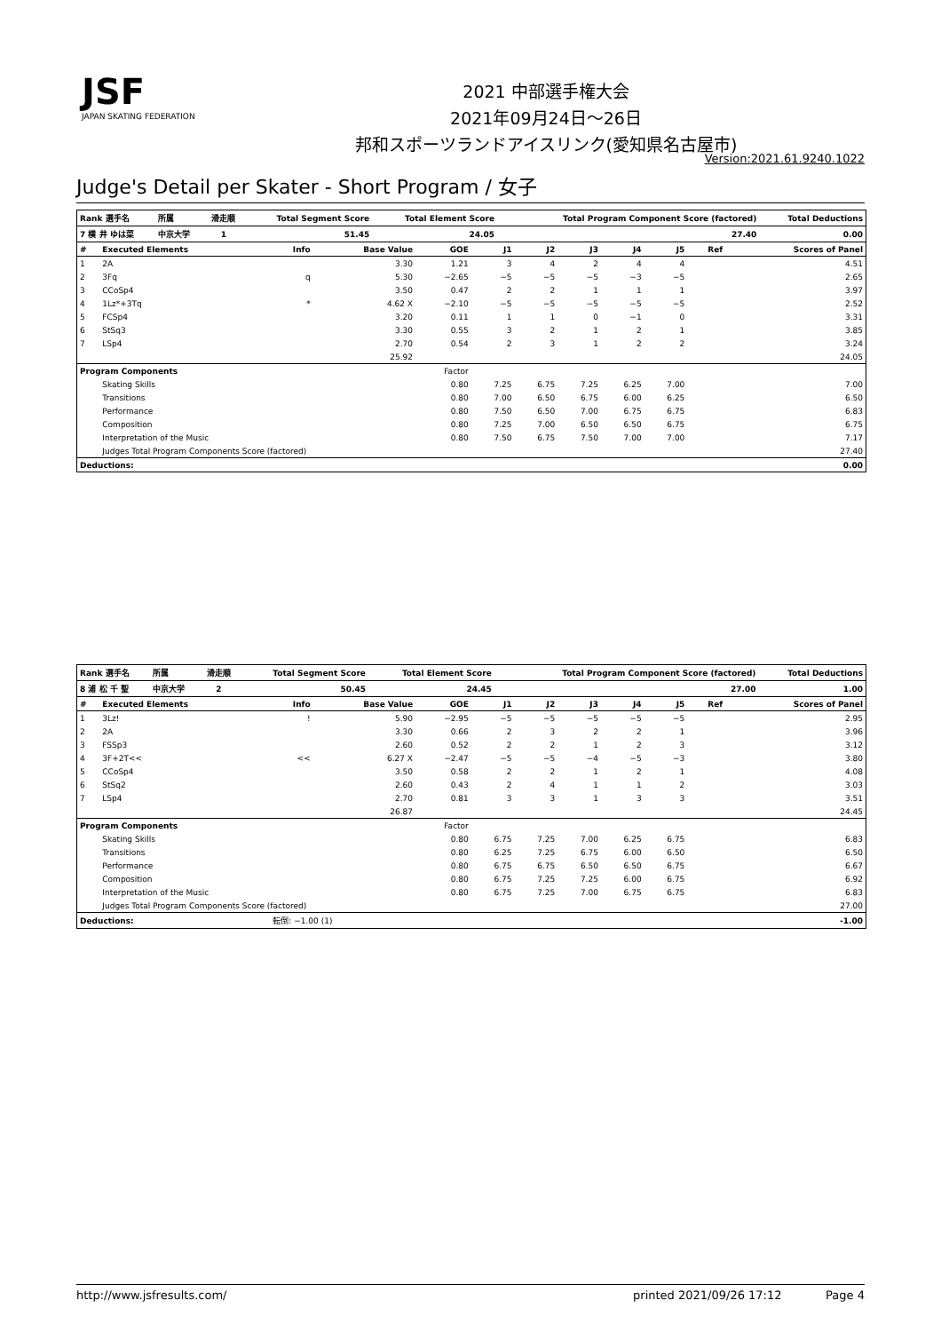JSF
JAPAN SKATING FEDERATION
2021 中部選手権大会
2021年09月24日～26日
邦和スポーツランドアイスリンク(愛知県名古屋市)
Version:2021.61.9240.1022
Judge's Detail per Skater - Short Program / 女子
| Rank 選手名 | 所属 | 滑走順 | Total Segment Score | Total Element Score | Total Program Component Score (factored) | Total Deductions |
| --- | --- | --- | --- | --- | --- | --- |
| 7 横 井 ゆは菜 | 中京大学 | 1 | 51.45 | 24.05 | 27.40 | 0.00 |
| # | Executed Elements | Info | Base Value | GOE | J1 | J2 | J3 | J4 | J5 | Ref | Scores of Panel |
| --- | --- | --- | --- | --- | --- | --- | --- | --- | --- | --- | --- |
| 1 | 2A | | 3.30 | 1.21 | 3 | 4 | 2 | 4 | 4 | | 4.51 |
| 2 | 3Fq | q | 5.30 | −2.65 | −5 | −5 | −5 | −3 | −5 | | 2.65 |
| 3 | CCoSp4 | | 3.50 | 0.47 | 2 | 2 | 1 | 1 | 1 | | 3.97 |
| 4 | 1Lz*+3Tq | * | 4.62 X | −2.10 | −5 | −5 | −5 | −5 | −5 | | 2.52 |
| 5 | FCSp4 | | 3.20 | 0.11 | 1 | 1 | 0 | −1 | 0 | | 3.31 |
| 6 | StSq3 | | 3.30 | 0.55 | 3 | 2 | 1 | 2 | 1 | | 3.85 |
| 7 | LSp4 | | 2.70 | 0.54 | 2 | 3 | 1 | 2 | 2 | | 3.24 |
| | | | 25.92 | | | | | | | | 24.05 |
| Program Components | | | | Factor | | | | | | | |
| | Skating Skills | | | 0.80 | 7.25 | 6.75 | 7.25 | 6.25 | 7.00 | | 7.00 |
| | Transitions | | | 0.80 | 7.00 | 6.50 | 6.75 | 6.00 | 6.25 | | 6.50 |
| | Performance | | | 0.80 | 7.50 | 6.50 | 7.00 | 6.75 | 6.75 | | 6.83 |
| | Composition | | | 0.80 | 7.25 | 7.00 | 6.50 | 6.50 | 6.75 | | 6.75 |
| | Interpretation of the Music | | | 0.80 | 7.50 | 6.75 | 7.50 | 7.00 | 7.00 | | 7.17 |
| | Judges Total Program Components Score (factored) | | | | | | | | | | 27.40 |
| Deductions: | | | | | | | | | | | 0.00 |
| Rank 選手名 | 所属 | 滑走順 | Total Segment Score | Total Element Score | Total Program Component Score (factored) | Total Deductions |
| --- | --- | --- | --- | --- | --- | --- |
| 8 浦 松 千 聖 | 中京大学 | 2 | 50.45 | 24.45 | 27.00 | 1.00 |
| # | Executed Elements | Info | Base Value | GOE | J1 | J2 | J3 | J4 | J5 | Ref | Scores of Panel |
| --- | --- | --- | --- | --- | --- | --- | --- | --- | --- | --- | --- |
| 1 | 3Lz! | ! | 5.90 | −2.95 | −5 | −5 | −5 | −5 | −5 | | 2.95 |
| 2 | 2A | | 3.30 | 0.66 | 2 | 3 | 2 | 2 | 1 | | 3.96 |
| 3 | FSSp3 | | 2.60 | 0.52 | 2 | 2 | 1 | 2 | 3 | | 3.12 |
| 4 | 3F+2T<< | << | 6.27 X | −2.47 | −5 | −5 | −4 | −5 | −3 | | 3.80 |
| 5 | CCoSp4 | | 3.50 | 0.58 | 2 | 2 | 1 | 2 | 1 | | 4.08 |
| 6 | StSq2 | | 2.60 | 0.43 | 2 | 4 | 1 | 1 | 2 | | 3.03 |
| 7 | LSp4 | | 2.70 | 0.81 | 3 | 3 | 1 | 3 | 3 | | 3.51 |
| | | | 26.87 | | | | | | | | 24.45 |
| Program Components | | | | Factor | | | | | | | |
| | Skating Skills | | | 0.80 | 6.75 | 7.25 | 7.00 | 6.25 | 6.75 | | 6.83 |
| | Transitions | | | 0.80 | 6.25 | 7.25 | 6.75 | 6.00 | 6.50 | | 6.50 |
| | Performance | | | 0.80 | 6.75 | 6.75 | 6.50 | 6.50 | 6.75 | | 6.67 |
| | Composition | | | 0.80 | 6.75 | 7.25 | 7.25 | 6.00 | 6.75 | | 6.92 |
| | Interpretation of the Music | | | 0.80 | 6.75 | 7.25 | 7.00 | 6.75 | 6.75 | | 6.83 |
| | Judges Total Program Components Score (factored) | | | | | | | | | | 27.00 |
| Deductions: | | 転倒: −1.00 (1) | | | | | | | | | -1.00 |
http://www.jsfresults.com/ printed 2021/09/26 17:12 Page 4